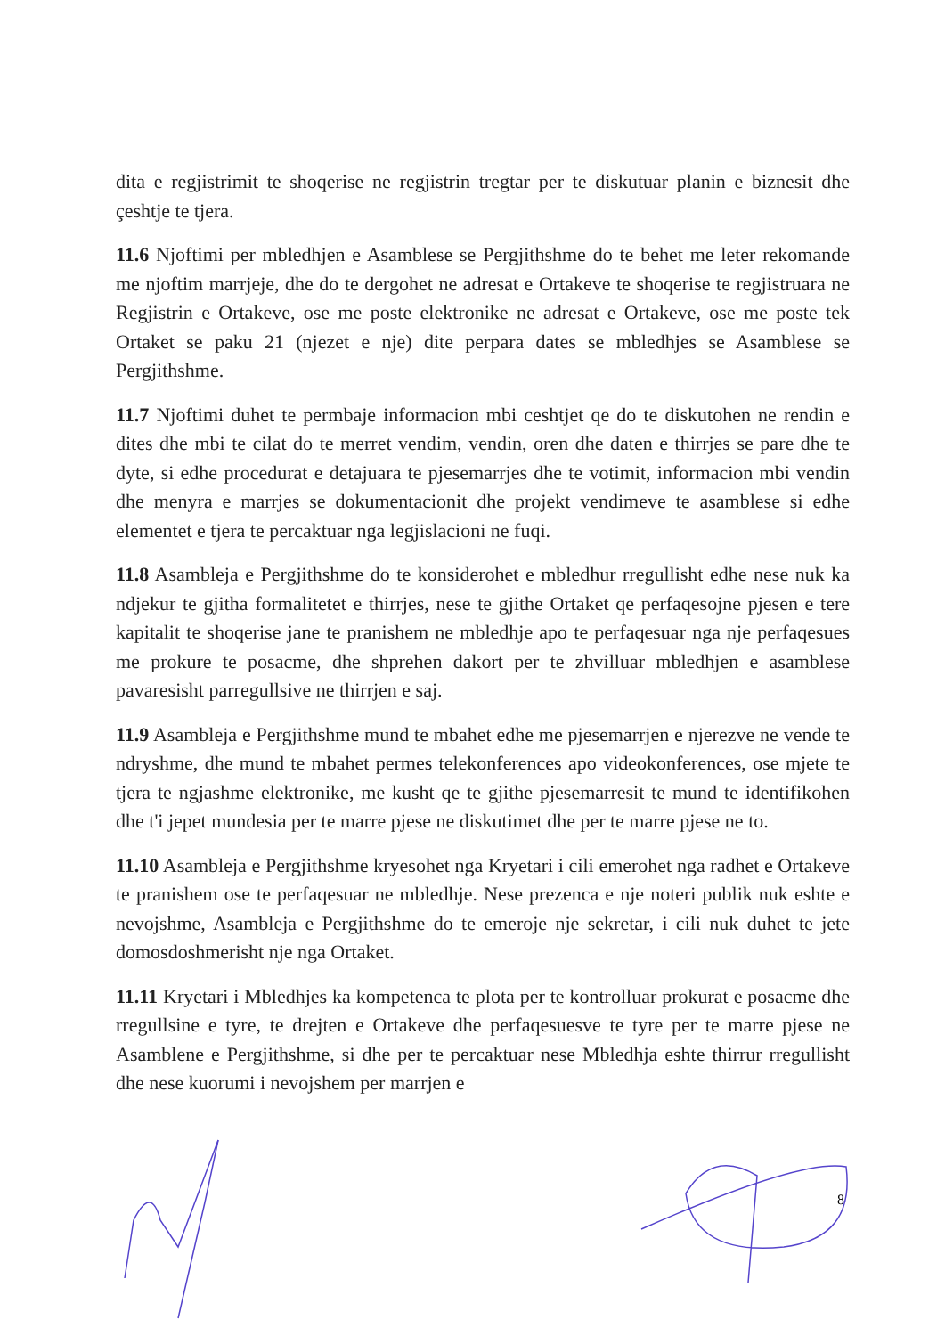dita e regjistrimit te shoqerise ne regjistrin tregtar per te diskutuar planin e biznesit dhe çeshtje te tjera.
11.6 Njoftimi per mbledhjen e Asamblese se Pergjithshme do te behet me leter rekomande me njoftim marrjeje, dhe do te dergohet ne adresat e Ortakeve te shoqerise te regjistruara ne Regjistrin e Ortakeve, ose me poste elektronike ne adresat e Ortakeve, ose me poste tek Ortaket se paku 21 (njezet e nje) dite perpara dates se mbledhjes se Asamblese se Pergjithshme.
11.7 Njoftimi duhet te permbaje informacion mbi ceshtjet qe do te diskutohen ne rendin e dites dhe mbi te cilat do te merret vendim, vendin, oren dhe daten e thirrjes se pare dhe te dyte, si edhe procedurat e detajuara te pjesemarrjes dhe te votimit, informacion mbi vendin dhe menyra e marrjes se dokumentacionit dhe projekt vendimeve te asamblese si edhe elementet e tjera te percaktuar nga legjislacioni ne fuqi.
11.8 Asambleja e Pergjithshme do te konsiderohet e mbledhur rregullisht edhe nese nuk ka ndjekur te gjitha formalitetet e thirrjes, nese te gjithe Ortaket qe perfaqesojne pjesen e tere kapitalit te shoqerise jane te pranishem ne mbledhje apo te perfaqesuar nga nje perfaqesues me prokure te posacme, dhe shprehen dakort per te zhvilluar mbledhjen e asamblese pavaresisht parregullsive ne thirrjen e saj.
11.9 Asambleja e Pergjithshme mund te mbahet edhe me pjesemarrjen e njerezve ne vende te ndryshme, dhe mund te mbahet permes telekonferences apo videokonferences, ose mjete te tjera te ngjashme elektronike, me kusht qe te gjithe pjesemarresit te mund te identifikohen dhe t'i jepet mundesia per te marre pjese ne diskutimet dhe per te marre pjese ne to.
11.10 Asambleja e Pergjithshme kryesohet nga Kryetari i cili emerohet nga radhet e Ortakeve te pranishem ose te perfaqesuar ne mbledhje. Nese prezenca e nje noteri publik nuk eshte e nevojshme, Asambleja e Pergjithshme do te emeroje nje sekretar, i cili nuk duhet te jete domosdoshmerisht nje nga Ortaket.
11.11 Kryetari i Mbledhjes ka kompetenca te plota per te kontrolluar prokurat e posacme dhe rregullsine e tyre, te drejten e Ortakeve dhe perfaqesuesve te tyre per te marre pjese ne Asamblene e Pergjithshme, si dhe per te percaktuar nese Mbledhja eshte thirrur rregullisht dhe nese kuorumi i nevojshem per marrjen e
8